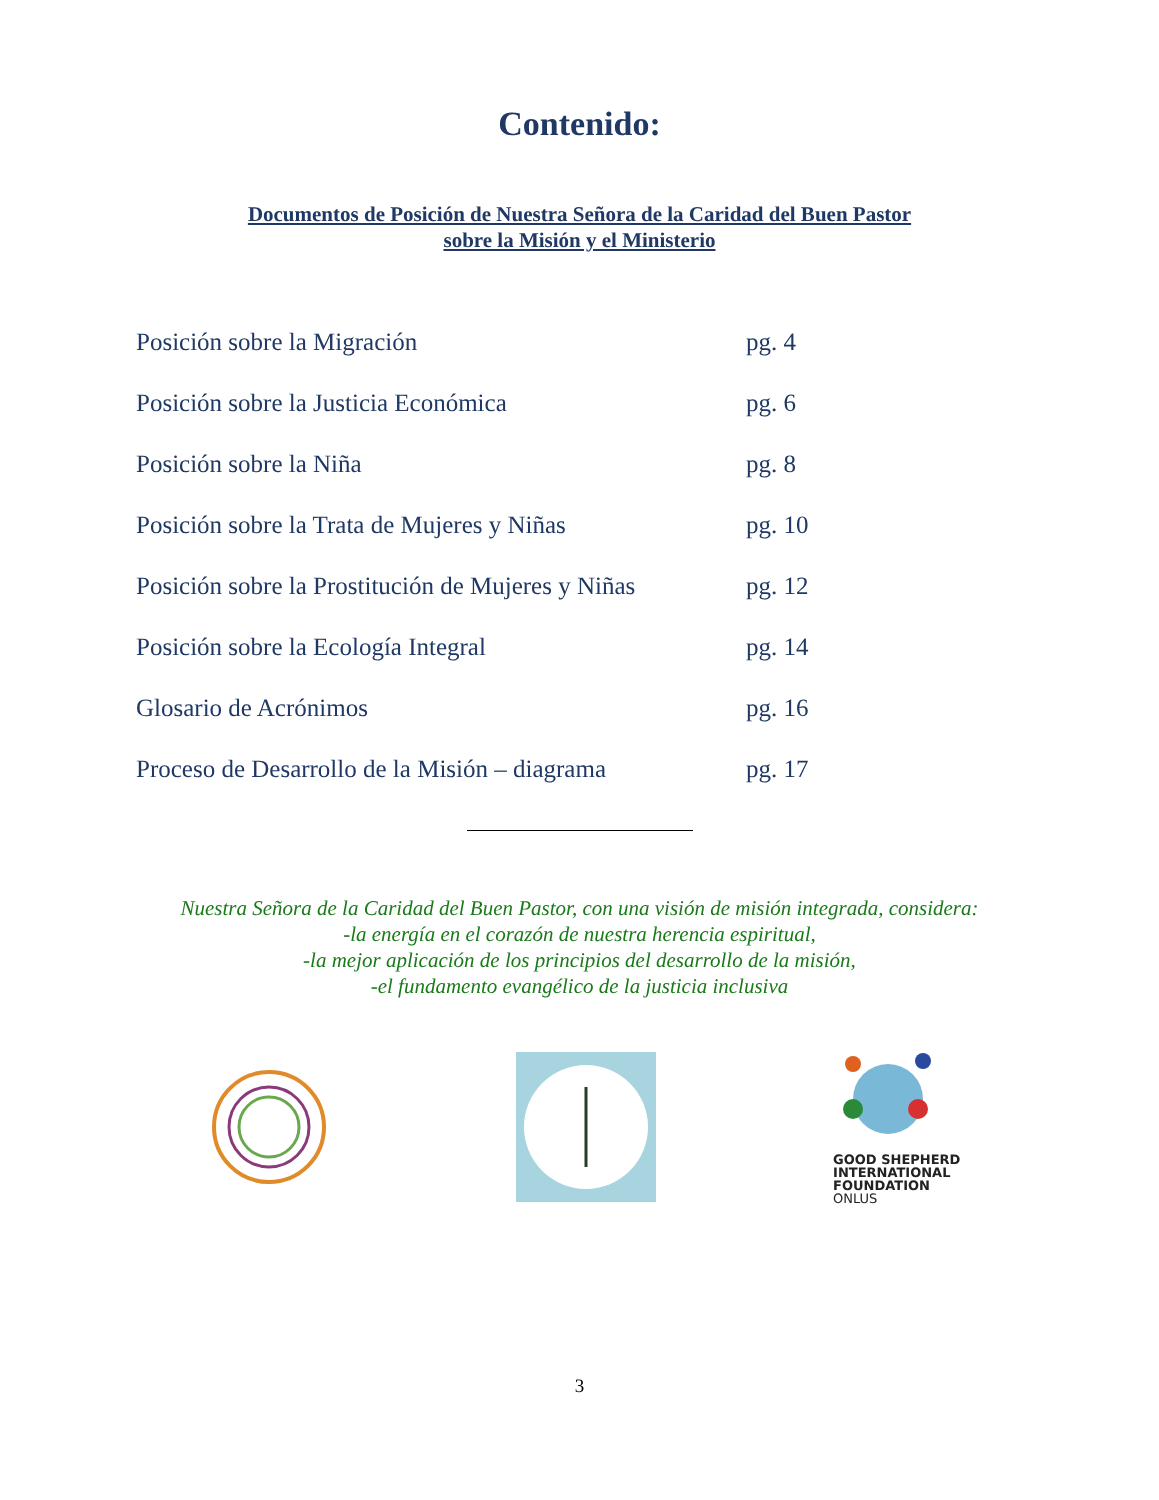Contenido:
Documentos de Posición de Nuestra Señora de la Caridad del Buen Pastor
sobre la Misión y el Ministerio
Posición sobre la Migración pg. 4
Posición sobre la Justicia Económica pg. 6
Posición sobre la Niña pg. 8
Posición sobre la Trata de Mujeres y Niñas pg. 10
Posición sobre la Prostitución de Mujeres y Niñas pg. 12
Posición sobre la Ecología Integral pg. 14
Glosario de Acrónimos pg. 16
Proceso de Desarrollo de la Misión – diagrama pg. 17
Nuestra Señora de la Caridad del Buen Pastor, con una visión de misión integrada, considera:
-la energía en el corazón de nuestra herencia espiritual,
-la mejor aplicación de los principios del desarrollo de la misión,
-el fundamento evangélico de la justicia inclusiva
GOOD SHEPHERD
INTERNATIONAL
FOUNDATION
ONLUS
3